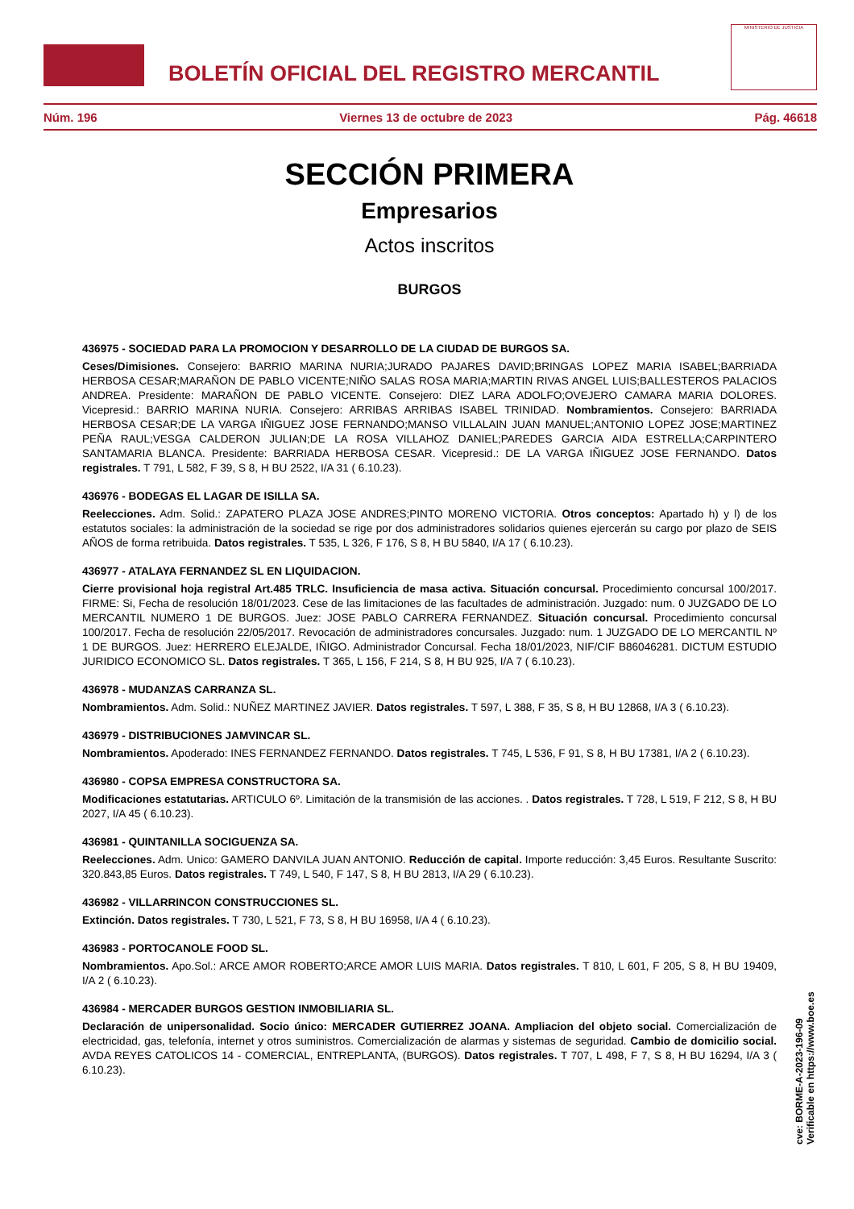BOLETÍN OFICIAL DEL REGISTRO MERCANTIL
MINISTERIO DE JUSTICIA
Núm. 196 Viernes 13 de octubre de 2023 Pág. 46618
SECCIÓN PRIMERA
Empresarios
Actos inscritos
BURGOS
436975 - SOCIEDAD PARA LA PROMOCION Y DESARROLLO DE LA CIUDAD DE BURGOS SA.
Ceses/Dimisiones. Consejero: BARRIO MARINA NURIA;JURADO PAJARES DAVID;BRINGAS LOPEZ MARIA ISABEL;BARRIADA HERBOSA CESAR;MARAÑON DE PABLO VICENTE;NIÑO SALAS ROSA MARIA;MARTIN RIVAS ANGEL LUIS;BALLESTEROS PALACIOS ANDREA. Presidente: MARAÑON DE PABLO VICENTE. Consejero: DIEZ LARA ADOLFO;OVEJERO CAMARA MARIA DOLORES. Vicepresid.: BARRIO MARINA NURIA. Consejero: ARRIBAS ARRIBAS ISABEL TRINIDAD. Nombramientos. Consejero: BARRIADA HERBOSA CESAR;DE LA VARGA IÑIGUEZ JOSE FERNANDO;MANSO VILLALAIN JUAN MANUEL;ANTONIO LOPEZ JOSE;MARTINEZ PEÑA RAUL;VESGA CALDERON JULIAN;DE LA ROSA VILLAHOZ DANIEL;PAREDES GARCIA AIDA ESTRELLA;CARPINTERO SANTAMARIA BLANCA. Presidente: BARRIADA HERBOSA CESAR. Vicepresid.: DE LA VARGA IÑIGUEZ JOSE FERNANDO. Datos registrales. T 791, L 582, F 39, S 8, H BU 2522, I/A 31 ( 6.10.23).
436976 - BODEGAS EL LAGAR DE ISILLA SA.
Reelecciones. Adm. Solid.: ZAPATERO PLAZA JOSE ANDRES;PINTO MORENO VICTORIA. Otros conceptos: Apartado h) y l) de los estatutos sociales: la administración de la sociedad se rige por dos administradores solidarios quienes ejercerán su cargo por plazo de SEIS AÑOS de forma retribuida. Datos registrales. T 535, L 326, F 176, S 8, H BU 5840, I/A 17 ( 6.10.23).
436977 - ATALAYA FERNANDEZ SL EN LIQUIDACION.
Cierre provisional hoja registral Art.485 TRLC. Insuficiencia de masa activa. Situación concursal. Procedimiento concursal 100/2017. FIRME: Si, Fecha de resolución 18/01/2023. Cese de las limitaciones de las facultades de administración. Juzgado: num. 0 JUZGADO DE LO MERCANTIL NUMERO 1 DE BURGOS. Juez: JOSE PABLO CARRERA FERNANDEZ. Situación concursal. Procedimiento concursal 100/2017. Fecha de resolución 22/05/2017. Revocación de administradores concursales. Juzgado: num. 1 JUZGADO DE LO MERCANTIL Nº 1 DE BURGOS. Juez: HERRERO ELEJALDE, IÑIGO. Administrador Concursal. Fecha 18/01/2023, NIF/CIF B86046281. DICTUM ESTUDIO JURIDICO ECONOMICO SL. Datos registrales. T 365, L 156, F 214, S 8, H BU 925, I/A 7 ( 6.10.23).
436978 - MUDANZAS CARRANZA SL.
Nombramientos. Adm. Solid.: NUÑEZ MARTINEZ JAVIER. Datos registrales. T 597, L 388, F 35, S 8, H BU 12868, I/A 3 ( 6.10.23).
436979 - DISTRIBUCIONES JAMVINCAR SL.
Nombramientos. Apoderado: INES FERNANDEZ FERNANDO. Datos registrales. T 745, L 536, F 91, S 8, H BU 17381, I/A 2 ( 6.10.23).
436980 - COPSA EMPRESA CONSTRUCTORA SA.
Modificaciones estatutarias. ARTICULO 6º. Limitación de la transmisión de las acciones. . Datos registrales. T 728, L 519, F 212, S 8, H BU 2027, I/A 45 ( 6.10.23).
436981 - QUINTANILLA SOCIGUENZA SA.
Reelecciones. Adm. Unico: GAMERO DANVILA JUAN ANTONIO. Reducción de capital. Importe reducción: 3,45 Euros. Resultante Suscrito: 320.843,85 Euros. Datos registrales. T 749, L 540, F 147, S 8, H BU 2813, I/A 29 ( 6.10.23).
436982 - VILLARRINCON CONSTRUCCIONES SL.
Extinción. Datos registrales. T 730, L 521, F 73, S 8, H BU 16958, I/A 4 ( 6.10.23).
436983 - PORTOCANOLE FOOD SL.
Nombramientos. Apo.Sol.: ARCE AMOR ROBERTO;ARCE AMOR LUIS MARIA. Datos registrales. T 810, L 601, F 205, S 8, H BU 19409, I/A 2 ( 6.10.23).
436984 - MERCADER BURGOS GESTION INMOBILIARIA SL.
Declaración de unipersonalidad. Socio único: MERCADER GUTIERREZ JOANA. Ampliacion del objeto social. Comercialización de electricidad, gas, telefonía, internet y otros suministros. Comercialización de alarmas y sistemas de seguridad. Cambio de domicilio social. AVDA REYES CATOLICOS 14 - COMERCIAL, ENTREPLANTA, (BURGOS). Datos registrales. T 707, L 498, F 7, S 8, H BU 16294, I/A 3 ( 6.10.23).
cve: BORME-A-2023-196-09
Verificable en https://www.boe.es